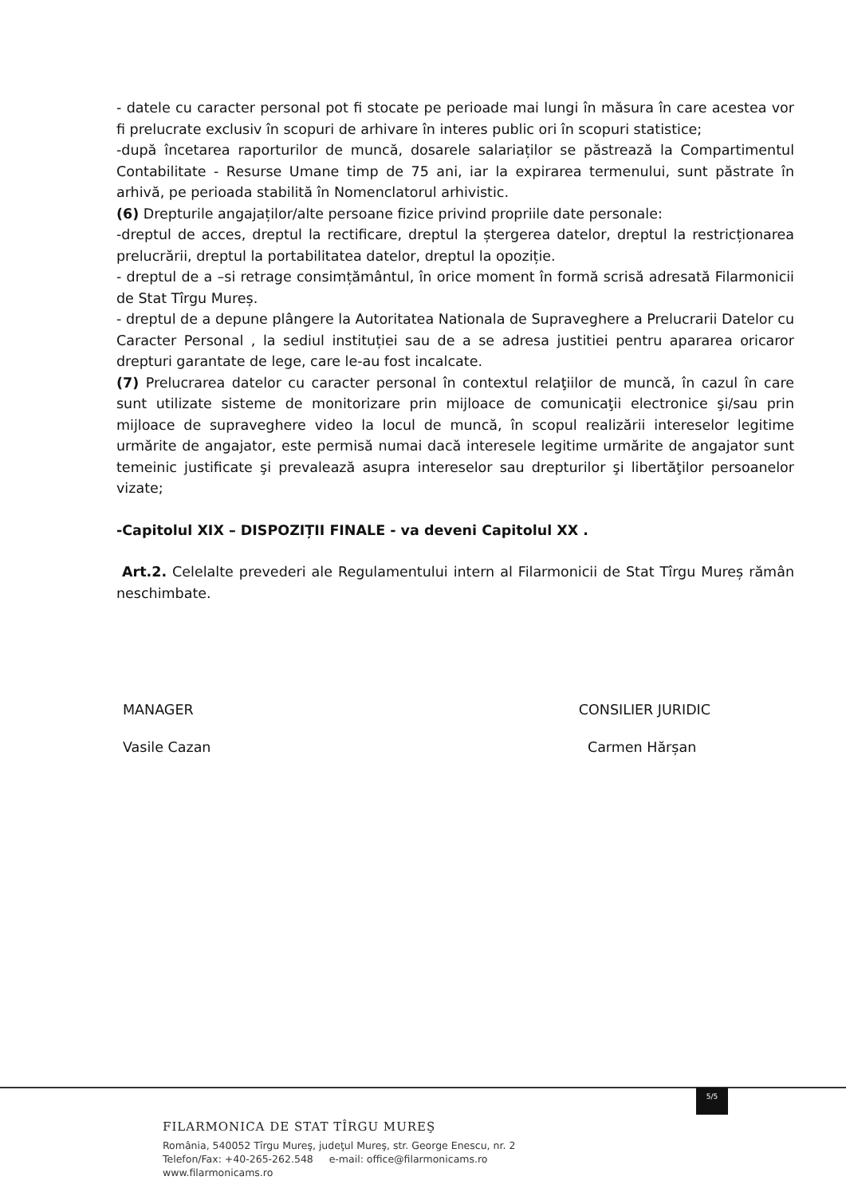- datele cu caracter personal pot fi stocate pe perioade mai lungi în măsura în care acestea vor fi prelucrate exclusiv în scopuri de arhivare în interes public ori în scopuri statistice;
-după încetarea raporturilor de muncă, dosarele salariaților se păstrează la Compartimentul Contabilitate - Resurse Umane timp de 75 ani, iar la expirarea termenului, sunt păstrate în arhivă, pe perioada stabilită în Nomenclatorul arhivistic.
(6) Drepturile angajaților/alte persoane fizice privind propriile date personale:
-dreptul de acces, dreptul la rectificare, dreptul la ștergerea datelor, dreptul la restricționarea prelucrării, dreptul la portabilitatea datelor, dreptul la opoziție.
- dreptul de a –si retrage consimțământul, în orice moment în formă scrisă adresată Filarmonicii de Stat Tîrgu Mureș.
- dreptul de a depune plângere la Autoritatea Nationala de Supraveghere a Prelucrarii Datelor cu Caracter Personal , la sediul instituției sau de a se adresa justitiei pentru apararea oricaror drepturi garantate de lege, care le-au fost incalcate.
(7) Prelucrarea datelor cu caracter personal în contextul relaţiilor de muncă, în cazul în care sunt utilizate sisteme de monitorizare prin mijloace de comunicaţii electronice şi/sau prin mijloace de supraveghere video la locul de muncă, în scopul realizării intereselor legitime urmărite de angajator, este permisă numai dacă interesele legitime urmărite de angajator sunt temeinic justificate şi prevalează asupra intereselor sau drepturilor şi libertăţilor persoanelor vizate;
-Capitolul XIX – DISPOZIȚII FINALE - va deveni Capitolul XX .
Art.2. Celelalte prevederi ale Regulamentului intern al Filarmonicii de Stat Tîrgu Mureș rămân neschimbate.
MANAGER
Vasile Cazan
CONSILIER JURIDIC
Carmen Hărșan
5/5
FILARMONICA DE STAT TÎRGU MUREŞ
România, 540052 Tîrgu Mureş, judeţul Mureş, str. George Enescu, nr. 2
Telefon/Fax: +40-265-262.548 e-mail: office@filarmonicams.ro
www.filarmonicams.ro